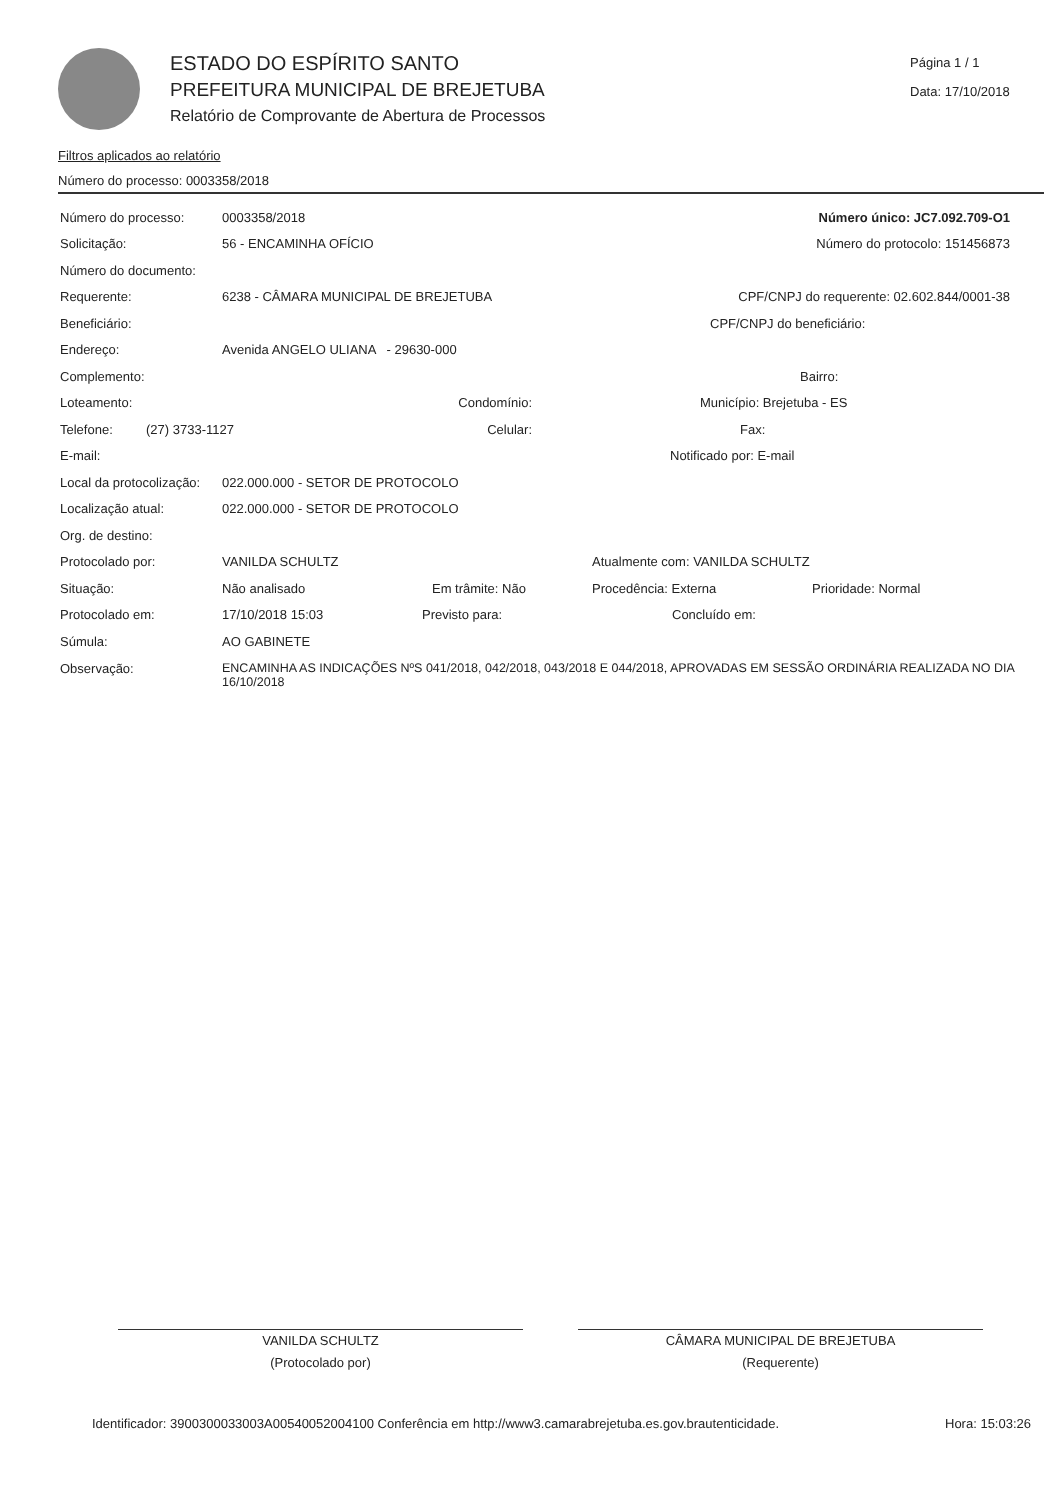ESTADO DO ESPÍRITO SANTO
PREFEITURA MUNICIPAL DE BREJETUBA
Relatório de Comprovante de Abertura de Processos
Página 1 / 1
Data: 17/10/2018
Filtros aplicados ao relatório
Número do processo: 0003358/2018
Número do processo: 0003358/2018 Número único: JC7.092.709-O1
Solicitação: 56 - ENCAMINHA OFÍCIO Número do protocolo: 151456873
Número do documento:
Requerente: 6238 - CÂMARA MUNICIPAL DE BREJETUBA CPF/CNPJ do requerente: 02.602.844/0001-38
Beneficiário: CPF/CNPJ do beneficiário:
Endereço: Avenida ANGELO ULIANA - 29630-000
Complemento: Bairro:
Loteamento: Condomínio: Município: Brejetuba - ES
Telefone: (27) 3733-1127 Celular: Fax:
E-mail: Notificado por: E-mail
Local da protocolização: 022.000.000 - SETOR DE PROTOCOLO
Localização atual: 022.000.000 - SETOR DE PROTOCOLO
Org. de destino:
Protocolado por: VANILDA SCHULTZ Atualmente com: VANILDA SCHULTZ
Situação: Não analisado Em trâmite: Não Procedência: Externa Prioridade: Normal
Protocolado em: 17/10/2018 15:03 Previsto para: Concluído em:
Súmula: AO GABINETE
Observação: ENCAMINHA AS INDICAÇÕES NºS 041/2018, 042/2018, 043/2018 E 044/2018, APROVADAS EM SESSÃO ORDINÁRIA REALIZADA NO DIA 16/10/2018
VANILDA SCHULTZ
(Protocolado por)
CÂMARA MUNICIPAL DE BREJETUBA
(Requerente)
Identificador: 3900300033003A00540052004100 Conferência em http://www3.camarabrejetuba.es.gov.brautenticidade. Hora: 15:03:26